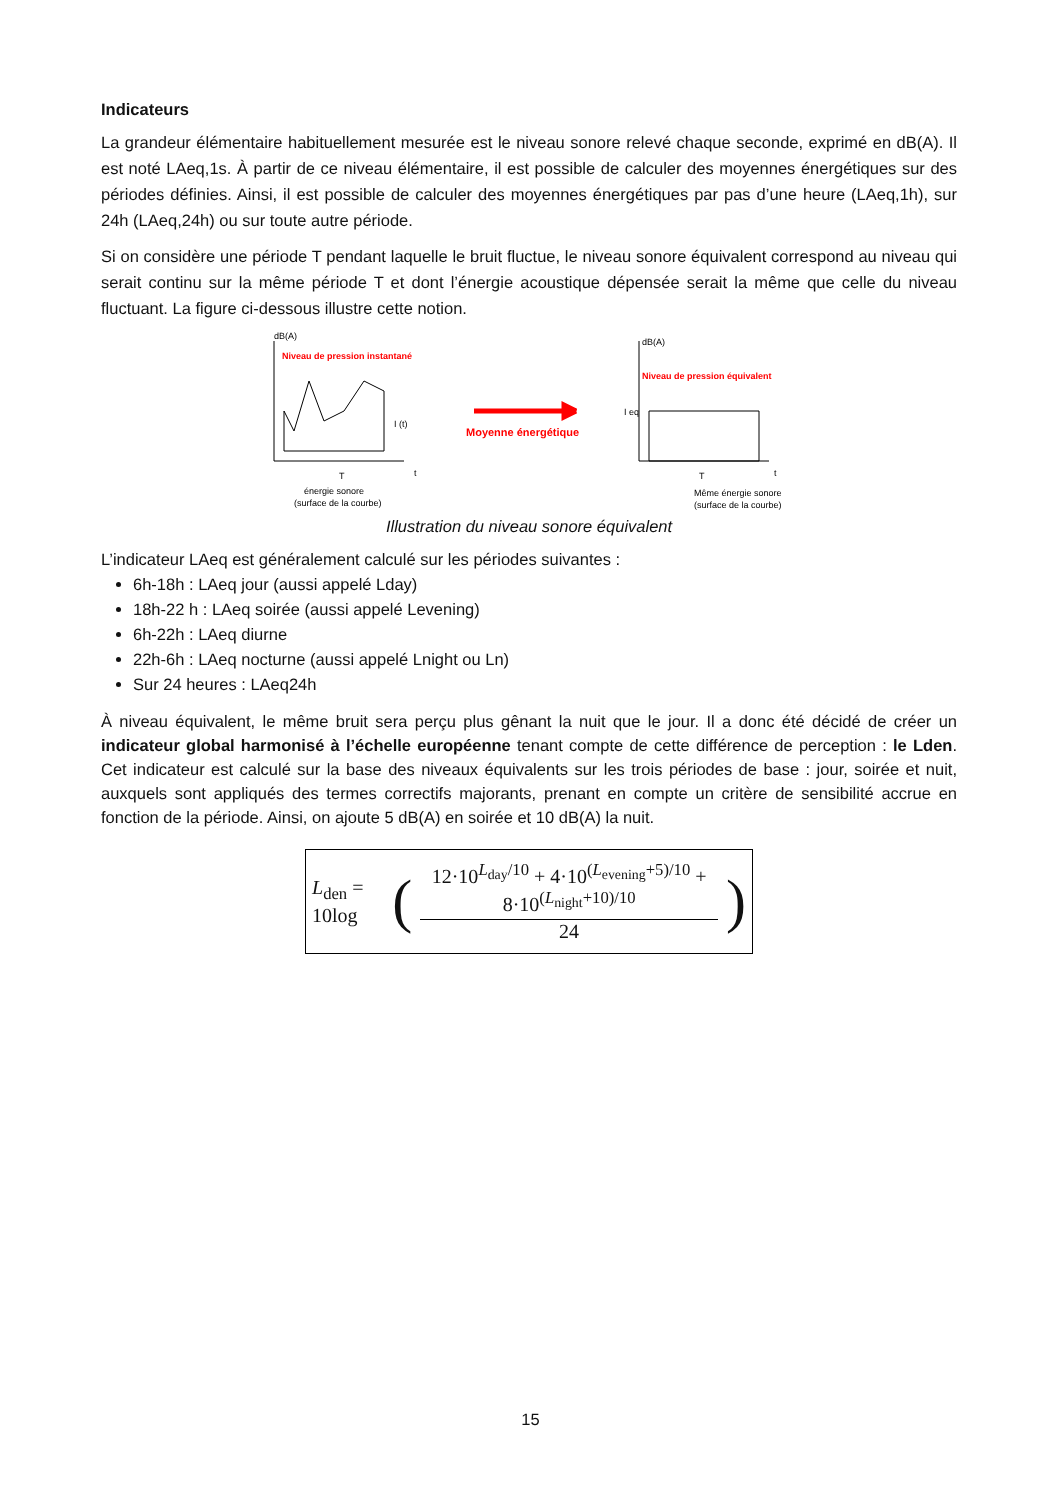Indicateurs
La grandeur élémentaire habituellement mesurée est le niveau sonore relevé chaque seconde, exprimé en dB(A). Il est noté LAeq,1s. À partir de ce niveau élémentaire, il est possible de calculer des moyennes énergétiques sur des périodes définies. Ainsi, il est possible de calculer des moyennes énergétiques par pas d’une heure (LAeq,1h), sur 24h (LAeq,24h) ou sur toute autre période.
Si on considère une période T pendant laquelle le bruit fluctue, le niveau sonore équivalent correspond au niveau qui serait continu sur la même période T et dont l’énergie acoustique dépensée serait la même que celle du niveau fluctuant. La figure ci-dessous illustre cette notion.
dB(A)
Niveau de pression instantané
I (t)
énergie sonore
(surface de la courbe)
T
t
Moyenne énergétique
dB(A)
Niveau de pression équivalent
I eq
T
t
Même énergie sonore
(surface de la courbe)
Illustration du niveau sonore équivalent
L’indicateur LAeq est généralement calculé sur les périodes suivantes :
6h-18h : LAeq jour (aussi appelé Lday)
18h-22 h : LAeq soirée (aussi appelé Levening)
6h-22h : LAeq diurne
22h-6h : LAeq nocturne (aussi appelé Lnight ou Ln)
Sur 24 heures : LAeq24h
À niveau équivalent, le même bruit sera perçu plus gênant la nuit que le jour. Il a donc été décidé de créer un indicateur global harmonisé à l’échelle européenne tenant compte de cette différence de perception : le Lden. Cet indicateur est calculé sur la base des niveaux équivalents sur les trois périodes de base : jour, soirée et nuit, auxquels sont appliqués des termes correctifs majorants, prenant en compte un critère de sensibilité accrue en fonction de la période. Ainsi, on ajoute 5 dB(A) en soirée et 10 dB(A) la nuit.
L<sub>den</sub> = 10log (
12·10<sup>L<sub>day</sub>/10</sup> + 4·10<sup>(L<sub>evening</sub>+5)/10</sup> + 8·10<sup>(L<sub>night</sub>+10)/10</sup>
24
)
15